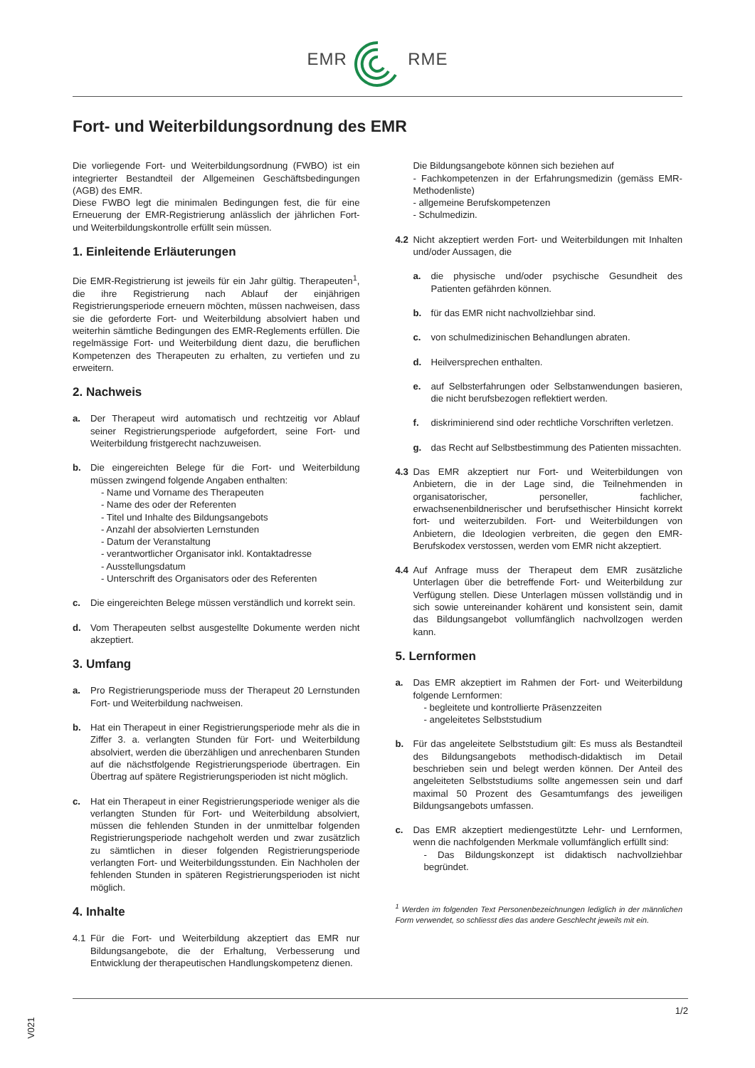EMR RME
Fort- und Weiterbildungsordnung des EMR
Die vorliegende Fort- und Weiterbildungsordnung (FWBO) ist ein integrierter Bestandteil der Allgemeinen Geschäftsbedingungen (AGB) des EMR.
Diese FWBO legt die minimalen Bedingungen fest, die für eine Erneuerung der EMR-Registrierung anlässlich der jährlichen Fort- und Weiterbildungskontrolle erfüllt sein müssen.
1. Einleitende Erläuterungen
Die EMR-Registrierung ist jeweils für ein Jahr gültig. Therapeuten<sup>1</sup>, die ihre Registrierung nach Ablauf der einjährigen Registrierungsperiode erneuern möchten, müssen nachweisen, dass sie die geforderte Fort- und Weiterbildung absolviert haben und weiterhin sämtliche Bedingungen des EMR-Reglements erfüllen. Die regelmässige Fort- und Weiterbildung dient dazu, die beruflichen Kompetenzen des Therapeuten zu erhalten, zu vertiefen und zu erweitern.
2. Nachweis
a. Der Therapeut wird automatisch und rechtzeitig vor Ablauf seiner Registrierungsperiode aufgefordert, seine Fort- und Weiterbildung fristgerecht nachzuweisen.
b. Die eingereichten Belege für die Fort- und Weiterbildung müssen zwingend folgende Angaben enthalten:
- Name und Vorname des Therapeuten
- Name des oder der Referenten
- Titel und Inhalte des Bildungsangebots
- Anzahl der absolvierten Lernstunden
- Datum der Veranstaltung
- verantwortlicher Organisator inkl. Kontaktadresse
- Ausstellungsdatum
- Unterschrift des Organisators oder des Referenten
c. Die eingereichten Belege müssen verständlich und korrekt sein.
d. Vom Therapeuten selbst ausgestellte Dokumente werden nicht akzeptiert.
3. Umfang
a. Pro Registrierungsperiode muss der Therapeut 20 Lernstunden Fort- und Weiterbildung nachweisen.
b. Hat ein Therapeut in einer Registrierungsperiode mehr als die in Ziffer 3. a. verlangten Stunden für Fort- und Weiterbildung absolviert, werden die überzähligen und anrechenbaren Stunden auf die nächstfolgende Registrierungsperiode übertragen. Ein Übertrag auf spätere Registrierungsperioden ist nicht möglich.
c. Hat ein Therapeut in einer Registrierungsperiode weniger als die verlangten Stunden für Fort- und Weiterbildung absolviert, müssen die fehlenden Stunden in der unmittelbar folgenden Registrierungsperiode nachgeholt werden und zwar zusätzlich zu sämtlichen in dieser folgenden Registrierungsperiode verlangten Fort- und Weiterbildungsstunden. Ein Nachholen der fehlenden Stunden in späteren Registrierungsperioden ist nicht möglich.
4. Inhalte
4.1 Für die Fort- und Weiterbildung akzeptiert das EMR nur Bildungsangebote, die der Erhaltung, Verbesserung und Entwicklung der therapeutischen Handlungskompetenz dienen.
Die Bildungsangebote können sich beziehen auf
- Fachkompetenzen in der Erfahrungsmedizin (gemäss EMR-Methodenliste)
- allgemeine Berufskompetenzen
- Schulmedizin.
4.2 Nicht akzeptiert werden Fort- und Weiterbildungen mit Inhalten und/oder Aussagen, die
a. die physische und/oder psychische Gesundheit des Patienten gefährden können.
b. für das EMR nicht nachvollziehbar sind.
c. von schulmedizinischen Behandlungen abraten.
d. Heilversprechen enthalten.
e. auf Selbsterfahrungen oder Selbstanwendungen basieren, die nicht berufsbezogen reflektiert werden.
f. diskriminierend sind oder rechtliche Vorschriften verletzen.
g. das Recht auf Selbstbestimmung des Patienten missachten.
4.3 Das EMR akzeptiert nur Fort- und Weiterbildungen von Anbietern, die in der Lage sind, die Teilnehmenden in organisatorischer, personeller, fachlicher, erwachsenenbildnerischer und berufsethischer Hinsicht korrekt fort- und weiterzubilden. Fort- und Weiterbildungen von Anbietern, die Ideologien verbreiten, die gegen den EMR-Berufskodex verstossen, werden vom EMR nicht akzeptiert.
4.4 Auf Anfrage muss der Therapeut dem EMR zusätzliche Unterlagen über die betreffende Fort- und Weiterbildung zur Verfügung stellen. Diese Unterlagen müssen vollständig und in sich sowie untereinander kohärent und konsistent sein, damit das Bildungsangebot vollumfänglich nachvollzogen werden kann.
5. Lernformen
a. Das EMR akzeptiert im Rahmen der Fort- und Weiterbildung folgende Lernformen:
- begleitete und kontrollierte Präsenzzeiten
- angeleitetes Selbststudium
b. Für das angeleitete Selbststudium gilt: Es muss als Bestandteil des Bildungsangebots methodisch-didaktisch im Detail beschrieben sein und belegt werden können. Der Anteil des angeleiteten Selbststudiums sollte angemessen sein und darf maximal 50 Prozent des Gesamtumfangs des jeweiligen Bildungsangebots umfassen.
c. Das EMR akzeptiert mediengestützte Lehr- und Lernformen, wenn die nachfolgenden Merkmale vollumfänglich erfüllt sind:
- Das Bildungskonzept ist didaktisch nachvollziehbar begründet.
<sup>1</sup> Werden im folgenden Text Personenbezeichnungen lediglich in der männlichen Form verwendet, so schliesst dies das andere Geschlecht jeweils mit ein.
V021
1/2